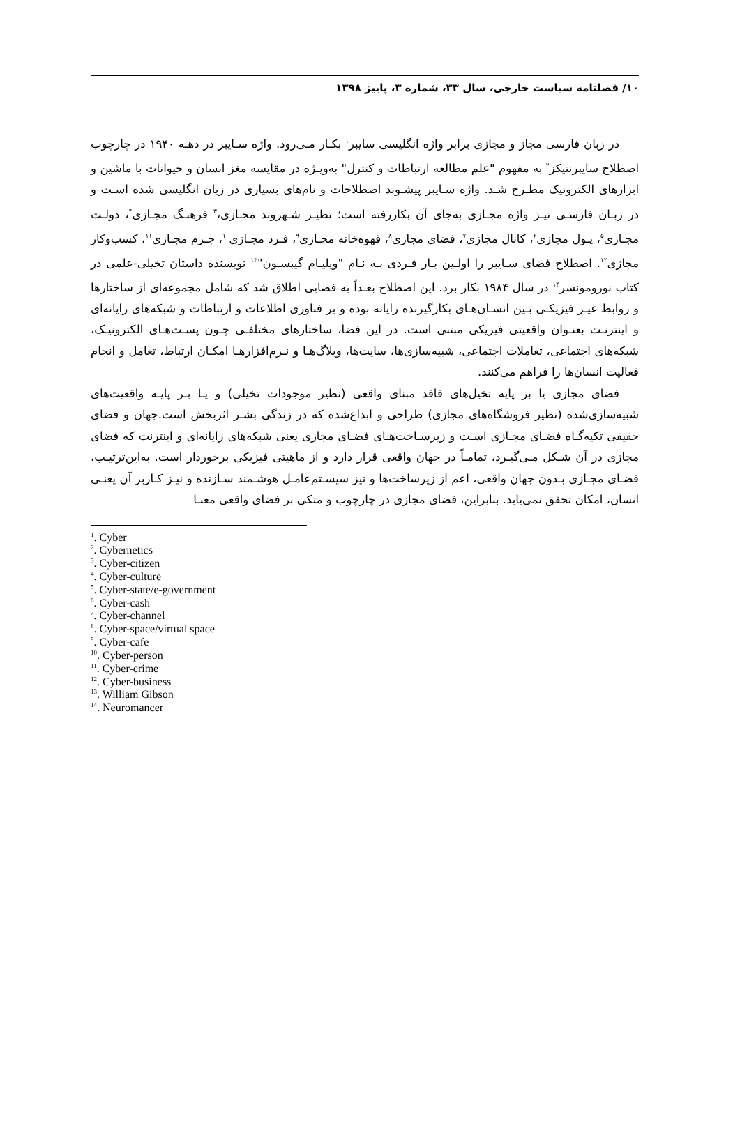۱۰/ فصلنامه سیاست خارجی، سال ۳۳، شماره ۳، پاییز ۱۳۹۸
در زبان فارسی مجاز و مجازی برابر واژه انگلیسی سایبر<sup>۱</sup> بکـار مـی‌رود. واژه سـایبر در دهـه ۱۹۴۰ در چارچوب اصطلاح سایبرنتیکز<sup>۲</sup> به مفهوم "علم مطالعه ارتباطات و کنترل" به‌ویـژه در مقایسه مغز انسان و حیوانات با ماشین و ابزارهای الکترونیک مطـرح شـد. واژه سـایبر پیشـوند اصطلاحات و نام‌های بسیاری در زبان انگلیسی شده اسـت و در زبـان فارسـی نیـز واژه مجـازی به‌جای آن بکاررفته است؛ نظیـر شـهروند مجـازی،<sup>۳</sup> فرهنـگ مجـازی<sup>۴</sup>، دولـت مجـازی<sup>۵</sup>، پـول مجازی<sup>۶</sup>، کانال مجازی<sup>۷</sup>، فضای مجازی<sup>۸</sup>، قهوه‌خانه مجـازی<sup>۹</sup>، فـرد مجـازی<sup>۱۰</sup>، جـرم مجـازی<sup>۱۱</sup>، کسب‌وکار مجازی<sup>۱۲</sup>. اصطلاح فضای سـایبر را اولـین بـار فـردی بـه نـام "ویلیـام گیبسـون"<sup>۱۳</sup> نویسنده داستان تخیلی-علمی در کتاب نورومونسر<sup>۱۴</sup> در سال ۱۹۸۴ بکار برد. این اصطلاح بعـداً به فضایی اطلاق شد که شامل مجموعه‌ای از ساختارها و روابط غیـر فیزیکـی بـین انسـان‌هـای بکارگیرنده رایانه بوده و بر فناوری اطلاعات و ارتباطات و شبکه‌های رایانه‌ای و اینترنـت بعنـوان واقعیتی فیزیکی مبتنی است. در این فضا، ساختارهای مختلفـی چـون پسـت‌هـای الکترونیـک، شبکه‌های اجتماعی، تعاملات اجتماعی، شبیه‌سازی‌ها، سایت‌ها، وبلاگ‌هـا و نـرم‌افزارهـا امکـان ارتباط، تعامل و انجام فعالیت انسان‌ها را فراهم می‌کنند.
فضای مجازی یا بر پایه تخیل‌های فاقد مبنای واقعی (نظیر موجودات تخیلی) و یـا بـر پایـه واقعیت‌های شبیه‌سازی‌شده (نظیر فروشگاه‌های مجازی) طراحی و ابداع‌شده که در زندگی بشـر اثربخش است.جهان و فضای حقیقی تکیه‌گـاه فضـای مجـازی اسـت و زیرسـاخت‌هـای فضـای مجازی یعنی شبکه‌های رایانه‌ای و اینترنت که فضای مجازی در آن شـکل مـی‌گیـرد، تمامـاً در جهان واقعی قرار دارد و از ماهیتی فیزیکی برخوردار است. به‌این‌ترتیـب، فضـای مجـازی بـدون جهان واقعی، اعم از زیرساخت‌ها و نیز سیسـتم‌عامـل هوشـمند سـازنده و نیـز کـاربر آن یعنـی انسان، امکان تحقق نمی‌یابد. بنابراین، فضای مجازی در چارچوب و متکی بر فضای واقعی معنـا
<sup>1</sup>. Cyber
<sup>2</sup>. Cybernetics
<sup>3</sup>. Cyber-citizen
<sup>4</sup>. Cyber-culture
<sup>5</sup>. Cyber-state/e-government
<sup>6</sup>. Cyber-cash
<sup>7</sup>. Cyber-channel
<sup>8</sup>. Cyber-space/virtual space
<sup>9</sup>. Cyber-cafe
<sup>10</sup>. Cyber-person
<sup>11</sup>. Cyber-crime
<sup>12</sup>. Cyber-business
<sup>13</sup>. William Gibson
<sup>14</sup>. Neuromancer